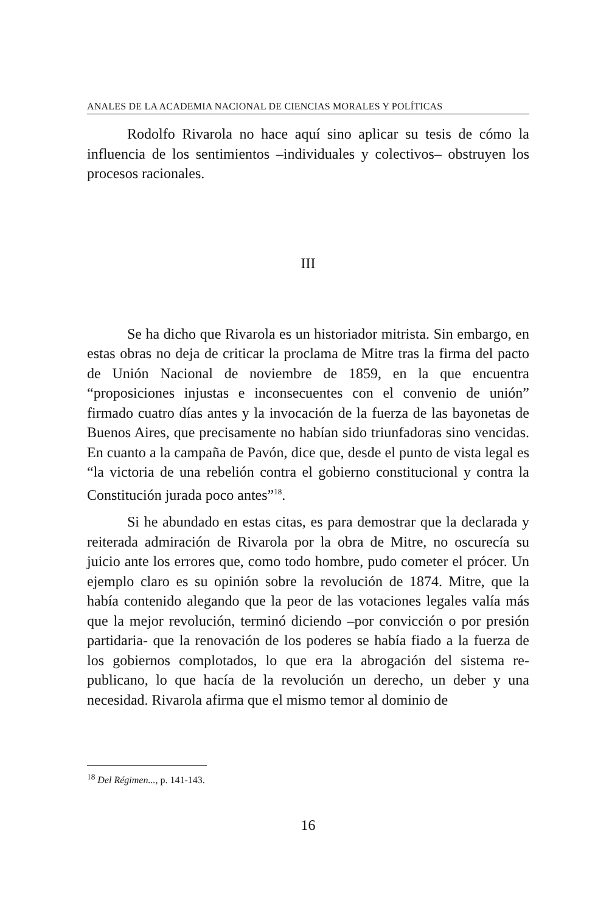ANALES DE LA ACADEMIA NACIONAL DE CIENCIAS MORALES Y POLÍTICAS
Rodolfo Rivarola no hace aquí sino aplicar su tesis de có­mo la influencia de los sentimientos –individuales y colectivos– obstruyen los procesos racionales.
III
Se ha dicho que Rivarola es un historiador mitrista. Sin em­bargo, en estas obras no deja de criticar la proclama de Mitre tras la firma del pacto de Unión Nacional de noviembre de 1859, en la que encuentra “proposiciones injustas e inconsecuentes con el convenio de unión” firmado cuatro días antes y la invocación de la fuerza de las bayonetas de Buenos Aires, que precisamente no habían sido triunfadoras sino vencidas. En cuanto a la campaña de Pavón, dice que, desde el punto de vista legal es “la victoria de una rebelión contra el gobierno constitucional y contra la Consti­tución jurada poco antes”<sup>18</sup>.
Si he abundado en estas citas, es para demostrar que la de­clarada y reiterada admiración de Rivarola por la obra de Mitre, no oscurecía su juicio ante los errores que, como todo hombre, pudo cometer el prócer. Un ejemplo claro es su opinión sobre la revolución de 1874. Mitre, que la había contenido alegando que la peor de las votaciones legales valía más que la mejor revolu­ción, terminó diciendo –por convicción o por presión partidaria- que la renovación de los poderes se había fiado a la fuerza de los gobiernos complotados, lo que era la abrogación del sistema re­publicano, lo que hacía de la revolución un derecho, un deber y una necesidad. Rivarola afirma que el mismo temor al dominio de
<sup>18</sup> Del Régimen..., p. 141-143.
16